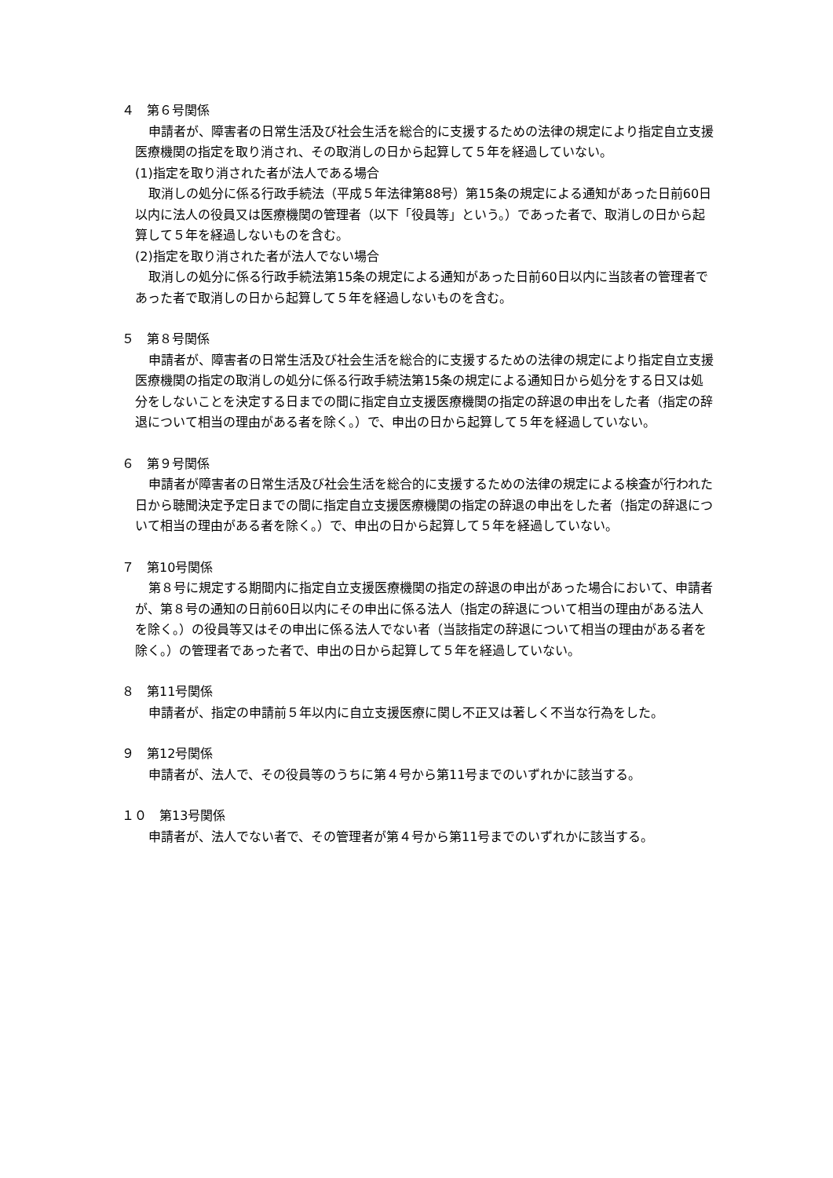４　第６号関係
申請者が、障害者の日常生活及び社会生活を総合的に支援するための法律の規定により指定自立支援医療機関の指定を取り消され、その取消しの日から起算して５年を経過していない。
(1)指定を取り消された者が法人である場合
取消しの処分に係る行政手続法（平成５年法律第88号）第15条の規定による通知があった日前60日以内に法人の役員又は医療機関の管理者（以下「役員等」という。）であった者で、取消しの日から起算して５年を経過しないものを含む。
(2)指定を取り消された者が法人でない場合
取消しの処分に係る行政手続法第15条の規定による通知があった日前60日以内に当該者の管理者であった者で取消しの日から起算して５年を経過しないものを含む。
５　第８号関係
申請者が、障害者の日常生活及び社会生活を総合的に支援するための法律の規定により指定自立支援医療機関の指定の取消しの処分に係る行政手続法第15条の規定による通知日から処分をする日又は処分をしないことを決定する日までの間に指定自立支援医療機関の指定の辞退の申出をした者（指定の辞退について相当の理由がある者を除く。）で、申出の日から起算して５年を経過していない。
６　第９号関係
申請者が障害者の日常生活及び社会生活を総合的に支援するための法律の規定による検査が行われた日から聴聞決定予定日までの間に指定自立支援医療機関の指定の辞退の申出をした者（指定の辞退について相当の理由がある者を除く。）で、申出の日から起算して５年を経過していない。
７　第10号関係
第８号に規定する期間内に指定自立支援医療機関の指定の辞退の申出があった場合において、申請者が、第８号の通知の日前60日以内にその申出に係る法人（指定の辞退について相当の理由がある法人を除く。）の役員等又はその申出に係る法人でない者（当該指定の辞退について相当の理由がある者を除く。）の管理者であった者で、申出の日から起算して５年を経過していない。
８　第11号関係
申請者が、指定の申請前５年以内に自立支援医療に関し不正又は著しく不当な行為をした。
９　第12号関係
申請者が、法人で、その役員等のうちに第４号から第11号までのいずれかに該当する。
１０　第13号関係
申請者が、法人でない者で、その管理者が第４号から第11号までのいずれかに該当する。